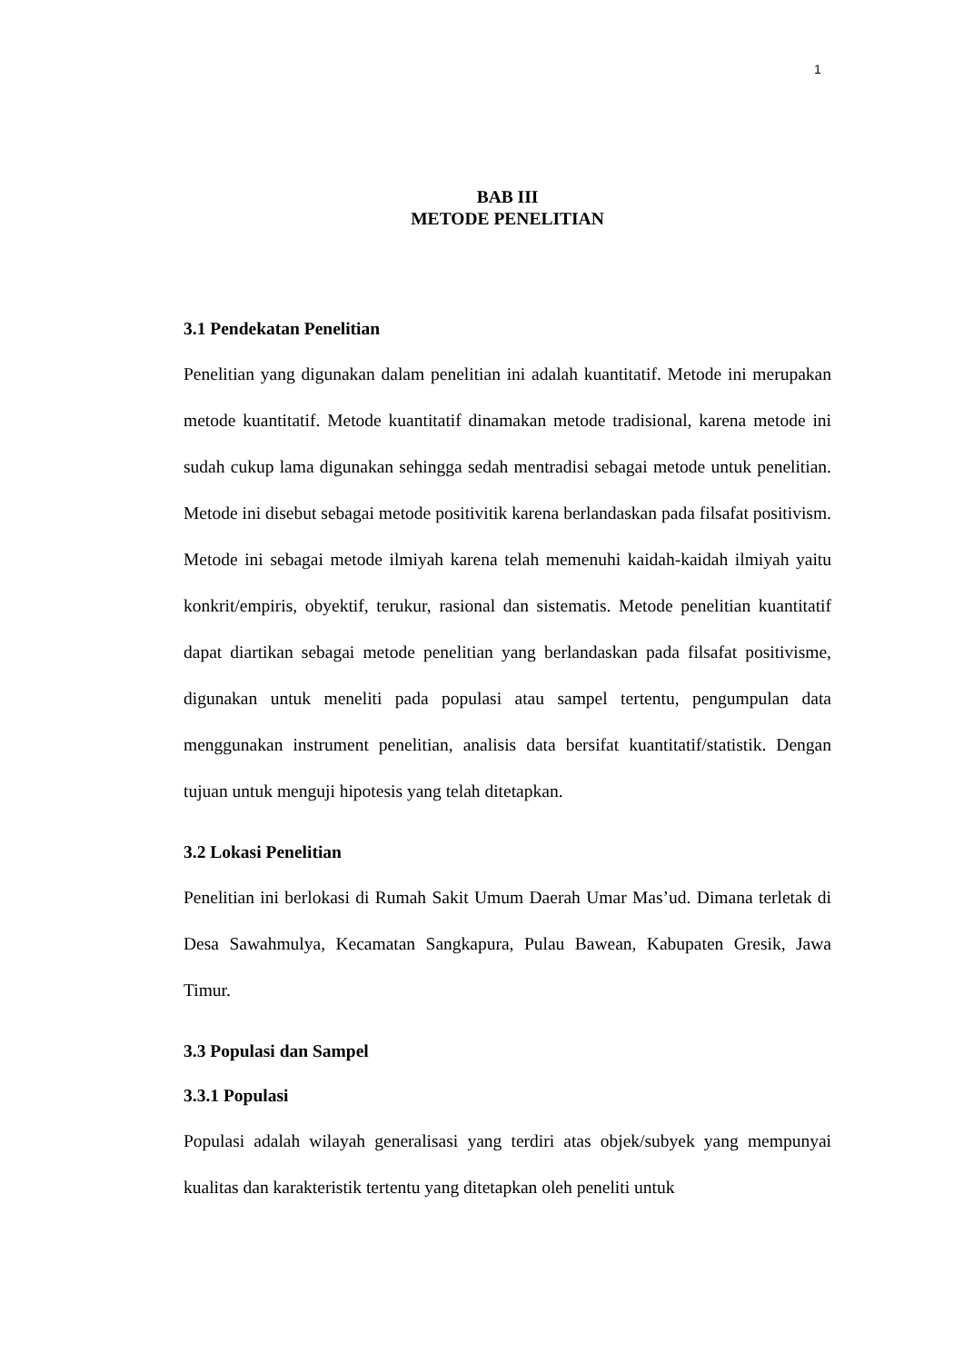1
BAB III
METODE PENELITIAN
3.1 Pendekatan Penelitian
Penelitian yang digunakan dalam penelitian ini adalah kuantitatif. Metode ini merupakan metode kuantitatif. Metode kuantitatif dinamakan metode tradisional, karena metode ini sudah cukup lama digunakan sehingga sedah mentradisi sebagai metode untuk penelitian. Metode ini disebut sebagai metode positivitik karena berlandaskan pada filsafat positivism. Metode ini sebagai metode ilmiyah karena telah memenuhi kaidah-kaidah ilmiyah yaitu konkrit/empiris, obyektif, terukur, rasional dan sistematis. Metode penelitian kuantitatif dapat diartikan sebagai metode penelitian yang berlandaskan pada filsafat positivisme, digunakan untuk meneliti pada populasi atau sampel tertentu, pengumpulan data menggunakan instrument penelitian, analisis data bersifat kuantitatif/statistik. Dengan tujuan untuk menguji hipotesis yang telah ditetapkan.
3.2 Lokasi Penelitian
Penelitian ini berlokasi di Rumah Sakit Umum Daerah Umar Mas’ud. Dimana terletak di Desa Sawahmulya, Kecamatan Sangkapura, Pulau Bawean, Kabupaten Gresik, Jawa Timur.
3.3 Populasi dan Sampel
3.3.1 Populasi
Populasi adalah wilayah generalisasi yang terdiri atas objek/subyek yang mempunyai kualitas dan karakteristik tertentu yang ditetapkan oleh peneliti untuk